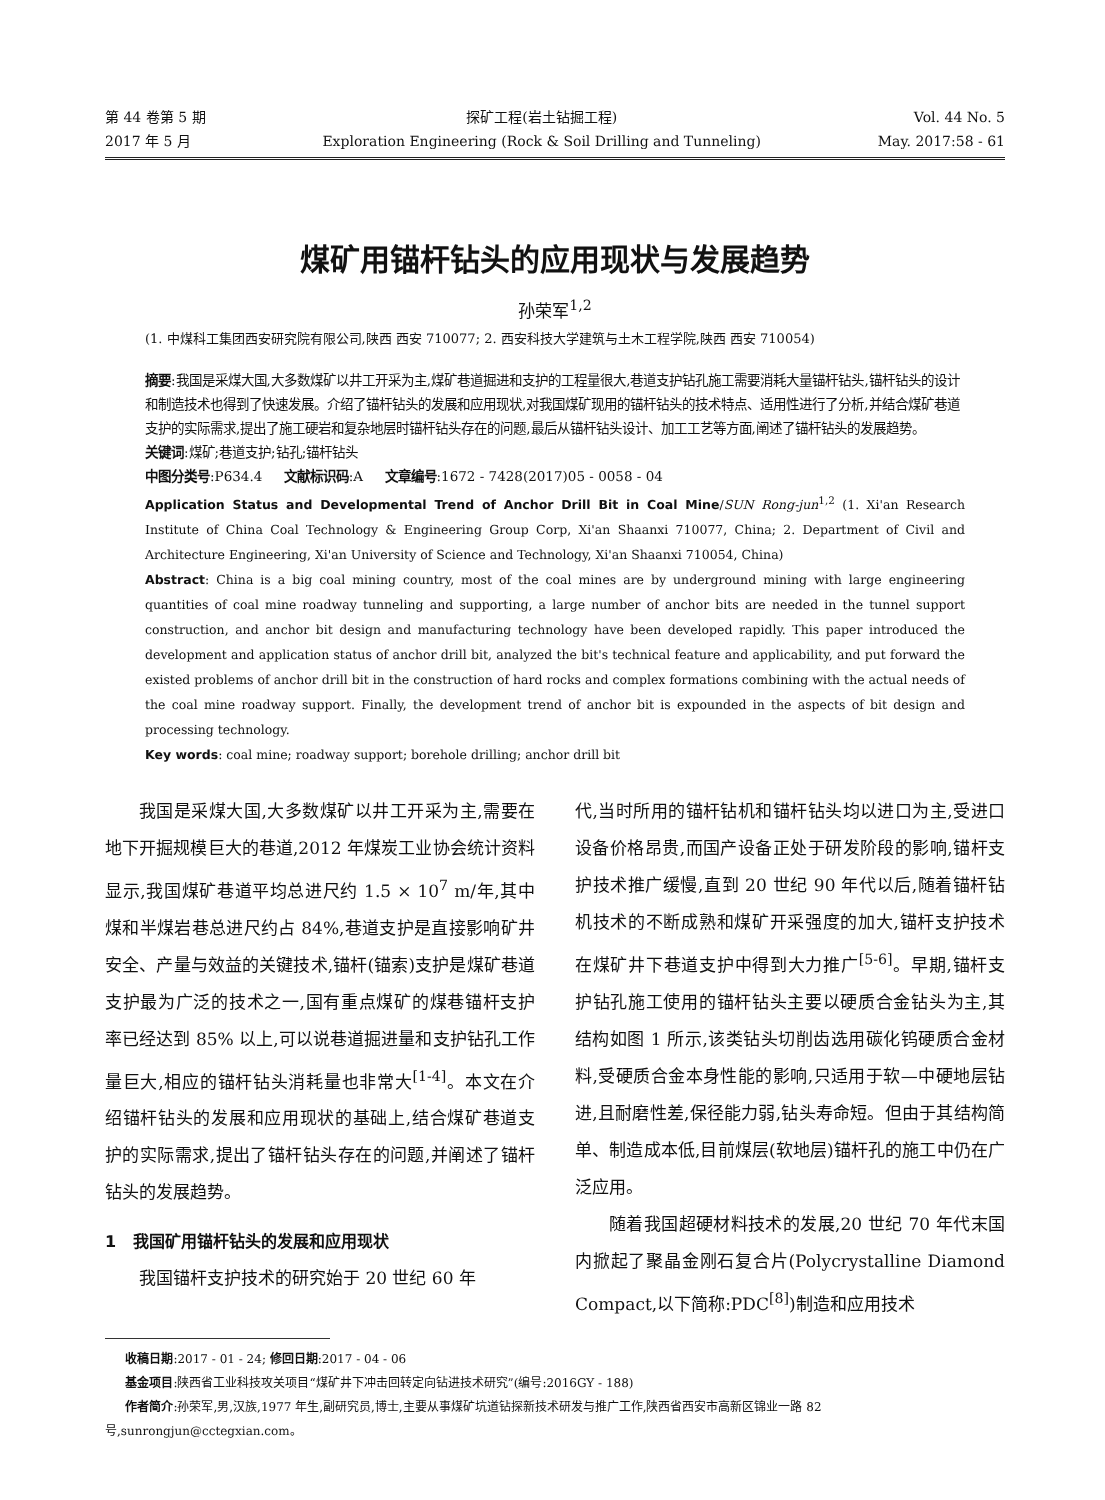第 44 卷第 5 期
2017 年 5 月
探矿工程(岩土钻掘工程)
Exploration Engineering (Rock & Soil Drilling and Tunneling)
Vol. 44 No. 5
May. 2017:58 - 61
煤矿用锚杆钻头的应用现状与发展趋势
孙荣军<sup>1,2</sup>
(1. 中煤科工集团西安研究院有限公司,陕西 西安 710077; 2. 西安科技大学建筑与土木工程学院,陕西 西安 710054)
摘要:我国是采煤大国,大多数煤矿以井工开采为主,煤矿巷道掘进和支护的工程量很大,巷道支护钻孔施工需要消耗大量锚杆钻头,锚杆钻头的设计和制造技术也得到了快速发展。介绍了锚杆钻头的发展和应用现状,对我国煤矿现用的锚杆钻头的技术特点、适用性进行了分析,并结合煤矿巷道支护的实际需求,提出了施工硬岩和复杂地层时锚杆钻头存在的问题,最后从锚杆钻头设计、加工工艺等方面,阐述了锚杆钻头的发展趋势。
关键词:煤矿;巷道支护;钻孔;锚杆钻头
中图分类号:P634.4 文献标识码:A 文章编号:1672 - 7428(2017)05 - 0058 - 04
Application Status and Developmental Trend of Anchor Drill Bit in Coal Mine/SUN Rong-jun<sup>1,2</sup> (1. Xi'an Research Institute of China Coal Technology & Engineering Group Corp, Xi'an Shaanxi 710077, China; 2. Department of Civil and Architecture Engineering, Xi'an University of Science and Technology, Xi'an Shaanxi 710054, China)
Abstract: China is a big coal mining country, most of the coal mines are by underground mining with large engineering quantities of coal mine roadway tunneling and supporting, a large number of anchor bits are needed in the tunnel support construction, and anchor bit design and manufacturing technology have been developed rapidly. This paper introduced the development and application status of anchor drill bit, analyzed the bit's technical feature and applicability, and put forward the existed problems of anchor drill bit in the construction of hard rocks and complex formations combining with the actual needs of the coal mine roadway support. Finally, the development trend of anchor bit is expounded in the aspects of bit design and processing technology.
Key words: coal mine; roadway support; borehole drilling; anchor drill bit
我国是采煤大国,大多数煤矿以井工开采为主,需要在地下开掘规模巨大的巷道,2012 年煤炭工业协会统计资料显示,我国煤矿巷道平均总进尺约 1.5 × 10<sup>7</sup> m/年,其中煤和半煤岩巷总进尺约占 84%,巷道支护是直接影响矿井安全、产量与效益的关键技术,锚杆(锚索)支护是煤矿巷道支护最为广泛的技术之一,国有重点煤矿的煤巷锚杆支护率已经达到 85% 以上,可以说巷道掘进量和支护钻孔工作量巨大,相应的锚杆钻头消耗量也非常大<sup>[1-4]</sup>。本文在介绍锚杆钻头的发展和应用现状的基础上,结合煤矿巷道支护的实际需求,提出了锚杆钻头存在的问题,并阐述了锚杆钻头的发展趋势。
1 我国矿用锚杆钻头的发展和应用现状
我国锚杆支护技术的研究始于 20 世纪 60 年
代,当时所用的锚杆钻机和锚杆钻头均以进口为主,受进口设备价格昂贵,而国产设备正处于研发阶段的影响,锚杆支护技术推广缓慢,直到 20 世纪 90 年代以后,随着锚杆钻机技术的不断成熟和煤矿开采强度的加大,锚杆支护技术在煤矿井下巷道支护中得到大力推广<sup>[5-6]</sup>。早期,锚杆支护钻孔施工使用的锚杆钻头主要以硬质合金钻头为主,其结构如图 1 所示,该类钻头切削齿选用碳化钨硬质合金材料,受硬质合金本身性能的影响,只适用于软—中硬地层钻进,且耐磨性差,保径能力弱,钻头寿命短。但由于其结构简单、制造成本低,目前煤层(软地层)锚杆孔的施工中仍在广泛应用。
随着我国超硬材料技术的发展,20 世纪 70 年代末国内掀起了聚晶金刚石复合片(Polycrystalline Diamond Compact,以下简称:PDC<sup>[8]</sup>)制造和应用技术
收稿日期:2017 - 01 - 24; 修回日期:2017 - 04 - 06
基金项目:陕西省工业科技攻关项目“煤矿井下冲击回转定向钻进技术研究”(编号:2016GY - 188)
作者简介:孙荣军,男,汉族,1977 年生,副研究员,博士,主要从事煤矿坑道钻探新技术研发与推广工作,陕西省西安市高新区锦业一路 82 号,sunrongjun@cctegxian.com。